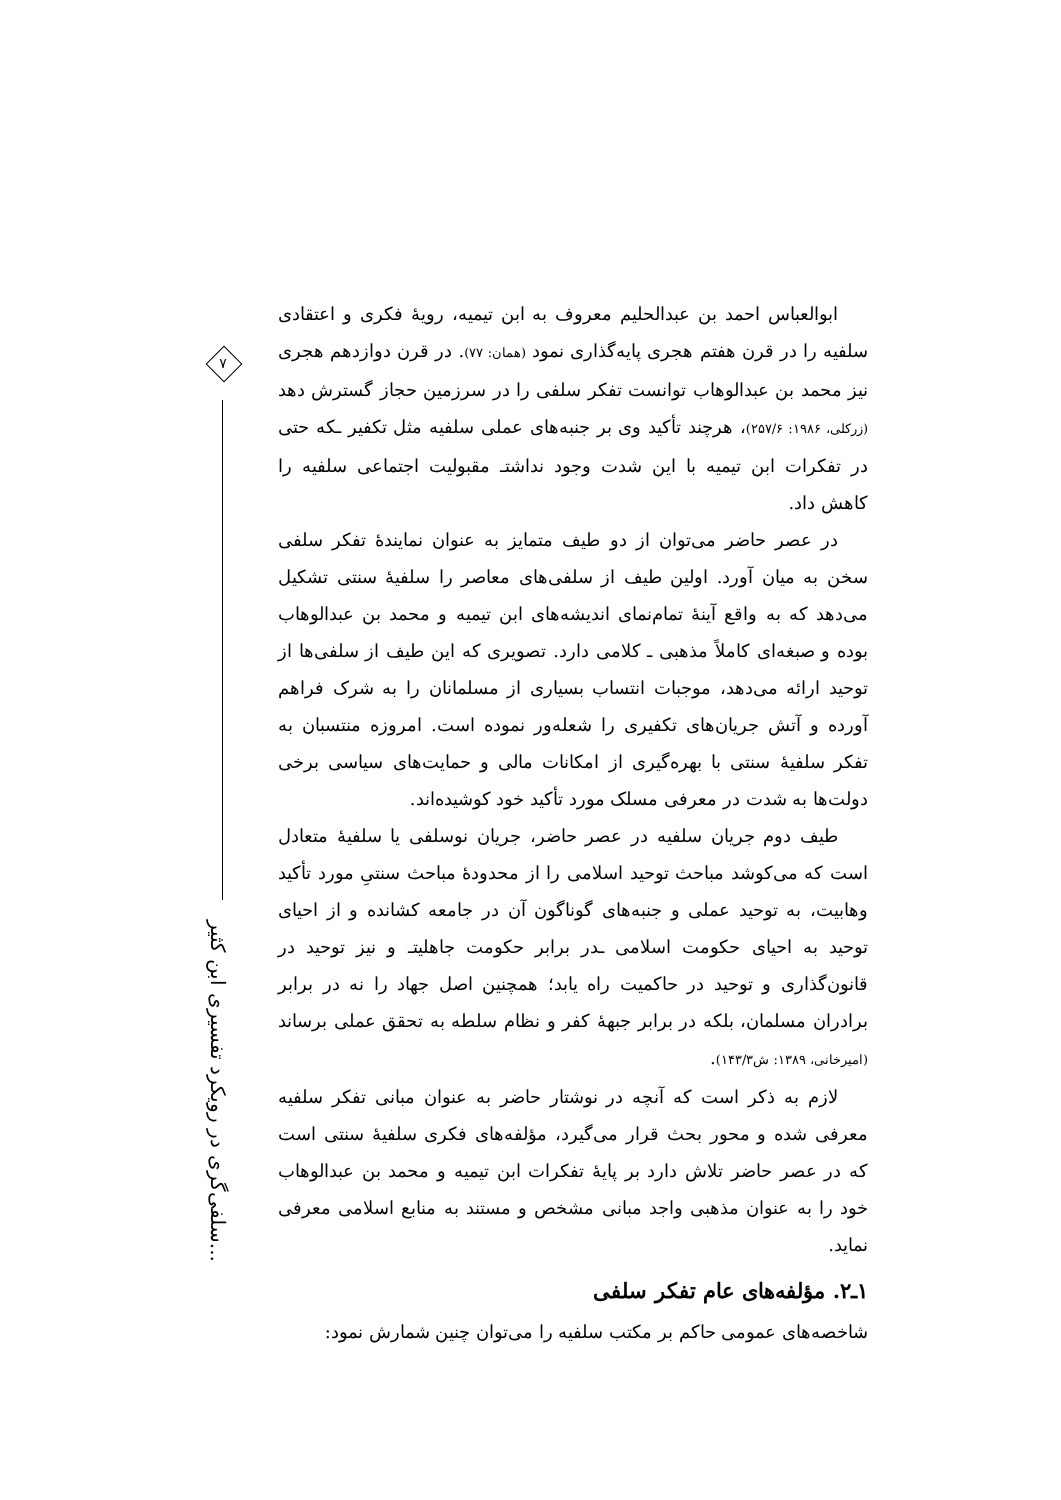۷
سلفی‌گری در رویکرد تفسیری ابن کثیر...
ابوالعباس احمد بن عبدالحلیم معروف به ابن تیمیه، رویهٔ فکری و اعتقادی سلفیه را در قرن هفتم هجری پایه‌گذاری نمود (همان: ۷۷). در قرن دوازدهم هجری نیز محمد بن عبدالوهاب توانست تفکر سلفی را در سرزمین حجاز گسترش دهد (زرکلی، ۱۹۸۶: ۲۵۷/۶)، هرچند تأکید وی بر جنبه‌های عملی سلفیه مثل تکفیر ـکه حتی در تفکرات ابن تیمیه با این شدت وجود نداشتـ مقبولیت اجتماعی سلفیه را کاهش داد.
در عصر حاضر می‌توان از دو طیف متمایز به عنوان نمایندهٔ تفکر سلفی سخن به میان آورد. اولین طیف از سلفی‌های معاصر را سلفیهٔ سنتی تشکیل می‌دهد که به واقع آینهٔ تمام‌نمای اندیشه‌های ابن تیمیه و محمد بن عبدالوهاب بوده و صبغه‌ای کاملاً مذهبی ـ کلامی دارد. تصویری که این طیف از سلفی‌ها از توحید ارائه می‌دهد، موجبات انتساب بسیاری از مسلمانان را به شرک فراهم آورده و آتش جریان‌های تکفیری را شعله‌ور نموده است. امروزه منتسبان به تفکر سلفیهٔ سنتی با بهره‌گیری از امکانات مالی و حمایت‌های سیاسی برخی دولت‌ها به شدت در معرفی مسلک مورد تأکید خود کوشیده‌اند.
طیف دوم جریان سلفیه در عصر حاضر، جریان نوسلفی یا سلفیهٔ متعادل است که می‌کوشد مباحث توحید اسلامی را از محدودهٔ مباحث سنتیِ مورد تأکید وهابیت، به توحید عملی و جنبه‌های گوناگون آن در جامعه کشانده و از احیای توحید به احیای حکومت اسلامی ـدر برابر حکومت جاهلیتـ و نیز توحید در قانون‌گذاری و توحید در حاکمیت راه یابد؛ همچنین اصل جهاد را نه در برابر برادران مسلمان، بلکه در برابر جبههٔ کفر و نظام سلطه به تحقق عملی برساند (امیرخانی، ۱۳۸۹: ش۱۴۳/۳).
لازم به ذکر است که آنچه در نوشتار حاضر به عنوان مبانی تفکر سلفیه معرفی شده و محور بحث قرار می‌گیرد، مؤلفه‌های فکری سلفیهٔ سنتی است که در عصر حاضر تلاش دارد بر پایهٔ تفکرات ابن تیمیه و محمد بن عبدالوهاب خود را به عنوان مذهبی واجد مبانی مشخص و مستند به منابع اسلامی معرفی نماید.
۱ـ۲. مؤلفه‌های عام تفکر سلفی
شاخصه‌های عمومی حاکم بر مکتب سلفیه را می‌توان چنین شمارش نمود: